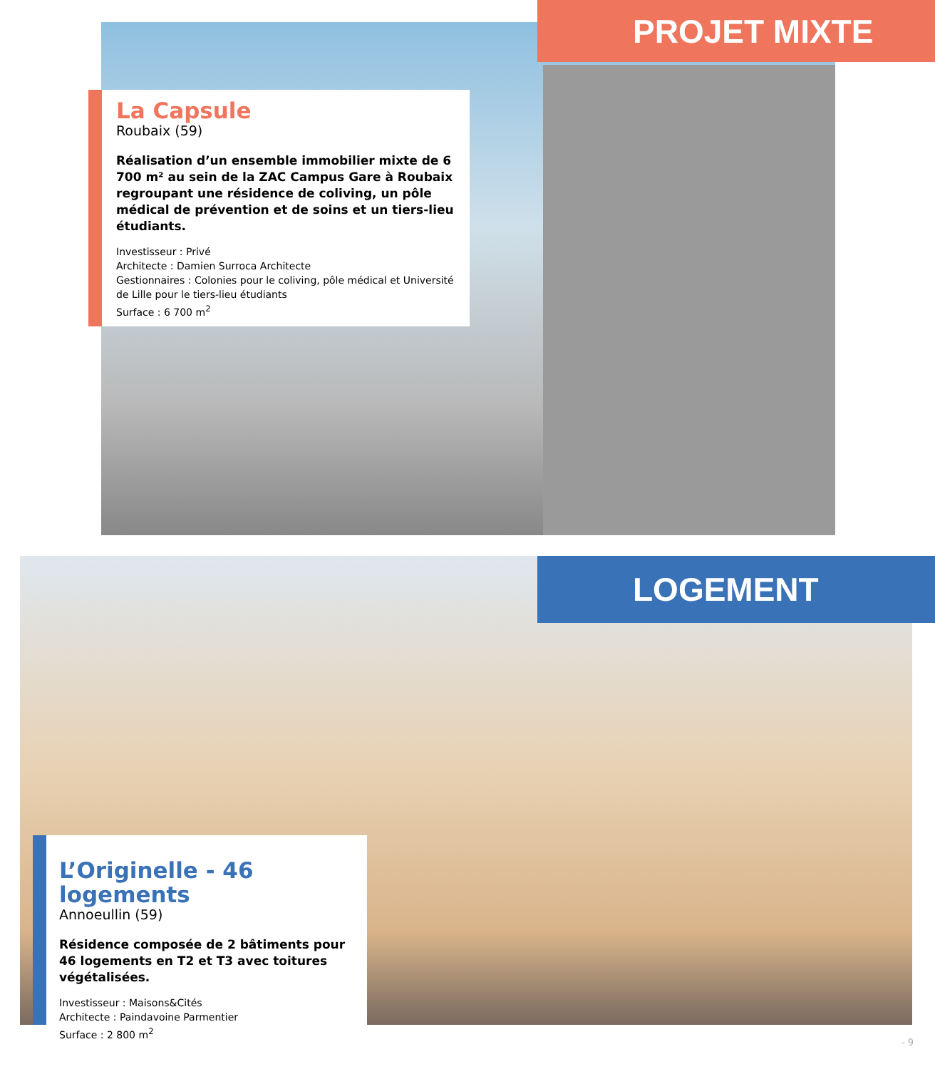PROJET MIXTE
La Capsule
Roubaix (59)
Réalisation d’un ensemble immobilier mixte de 6 700 m² au sein de la ZAC Campus Gare à Roubaix regroupant une résidence de coliving, un pôle médical de prévention et de soins et un tiers-lieu étudiants.
Investisseur : Privé
Architecte : Damien Surroca Architecte
Gestionnaires : Colonies pour le coliving, pôle médical et Université de Lille pour le tiers-lieu étudiants
Surface : 6 700 m<sup>2</sup>
LOGEMENT
L’Originelle - 46 logements
Annoeullin (59)
Résidence composée de 2 bâtiments pour 46 logements en T2 et T3 avec toitures végétalisées.
Investisseur : Maisons&Cités
Architecte : Paindavoine Parmentier
Surface : 2 800 m<sup>2</sup>
- 9